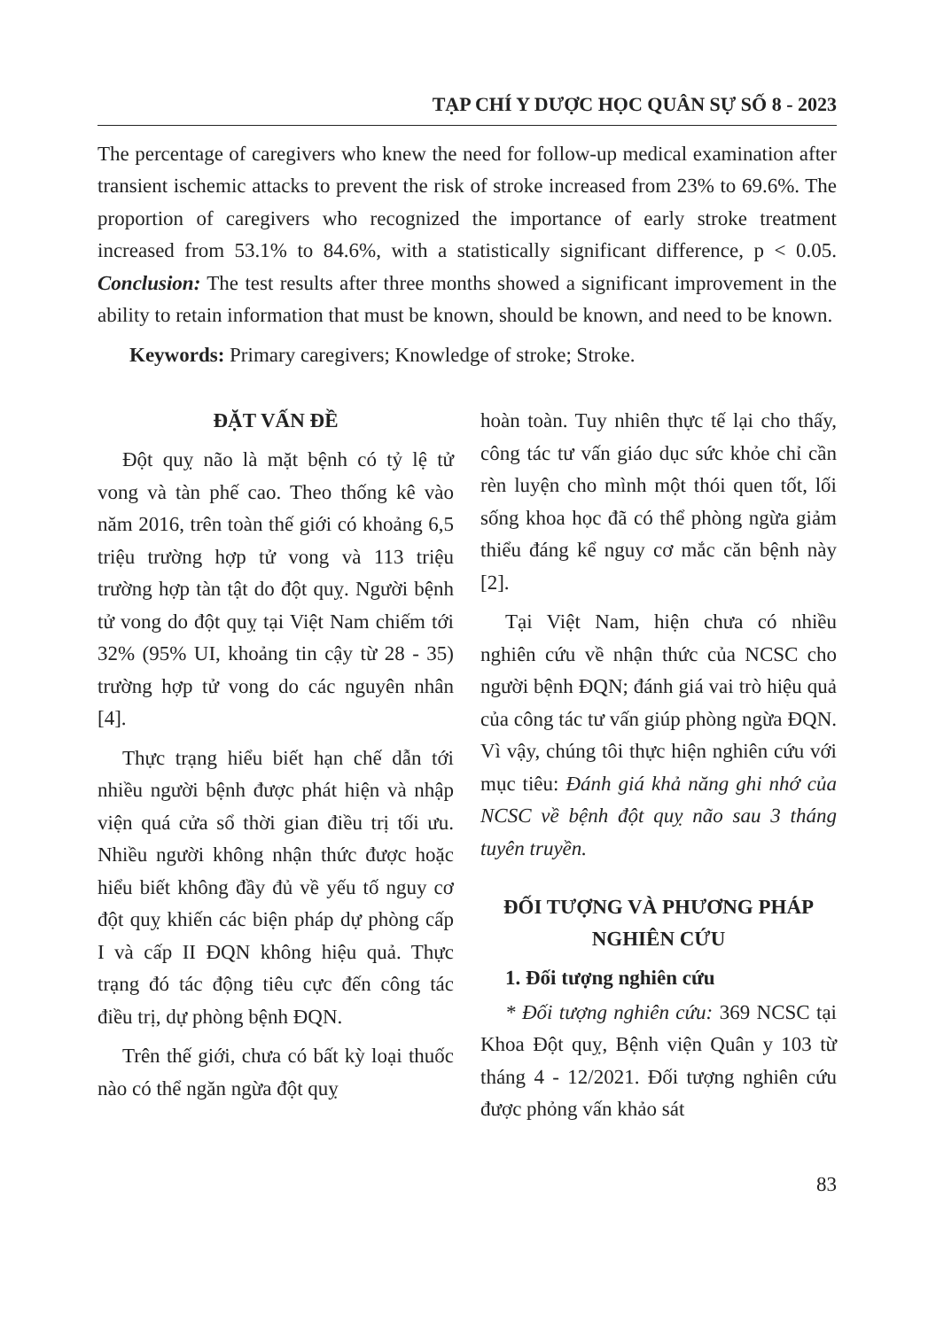TẠP CHÍ Y DƯỢC HỌC QUÂN SỰ SỐ 8 - 2023
The percentage of caregivers who knew the need for follow-up medical examination after transient ischemic attacks to prevent the risk of stroke increased from 23% to 69.6%. The proportion of caregivers who recognized the importance of early stroke treatment increased from 53.1% to 84.6%, with a statistically significant difference, p < 0.05. Conclusion: The test results after three months showed a significant improvement in the ability to retain information that must be known, should be known, and need to be known.
Keywords: Primary caregivers; Knowledge of stroke; Stroke.
ĐẶT VẤN ĐỀ
Đột quỵ não là mặt bệnh có tỷ lệ tử vong và tàn phế cao. Theo thống kê vào năm 2016, trên toàn thế giới có khoảng 6,5 triệu trường hợp tử vong và 113 triệu trường hợp tàn tật do đột quỵ. Người bệnh tử vong do đột quỵ tại Việt Nam chiếm tới 32% (95% UI, khoảng tin cậy từ 28 - 35) trường hợp tử vong do các nguyên nhân [4].
Thực trạng hiểu biết hạn chế dẫn tới nhiều người bệnh được phát hiện và nhập viện quá cửa sổ thời gian điều trị tối ưu. Nhiều người không nhận thức được hoặc hiểu biết không đầy đủ về yếu tố nguy cơ đột quỵ khiến các biện pháp dự phòng cấp I và cấp II ĐQN không hiệu quả. Thực trạng đó tác động tiêu cực đến công tác điều trị, dự phòng bệnh ĐQN.
Trên thế giới, chưa có bất kỳ loại thuốc nào có thể ngăn ngừa đột quỵ
hoàn toàn. Tuy nhiên thực tế lại cho thấy, công tác tư vấn giáo dục sức khỏe chỉ cần rèn luyện cho mình một thói quen tốt, lối sống khoa học đã có thể phòng ngừa giảm thiểu đáng kể nguy cơ mắc căn bệnh này [2].
Tại Việt Nam, hiện chưa có nhiều nghiên cứu về nhận thức của NCSC cho người bệnh ĐQN; đánh giá vai trò hiệu quả của công tác tư vấn giúp phòng ngừa ĐQN. Vì vậy, chúng tôi thực hiện nghiên cứu với mục tiêu: Đánh giá khả năng ghi nhớ của NCSC về bệnh đột quỵ não sau 3 tháng tuyên truyền.
ĐỐI TƯỢNG VÀ PHƯƠNG PHÁP NGHIÊN CỨU
1. Đối tượng nghiên cứu
* Đối tượng nghiên cứu: 369 NCSC tại Khoa Đột quỵ, Bệnh viện Quân y 103 từ tháng 4 - 12/2021. Đối tượng nghiên cứu được phỏng vấn khảo sát
83